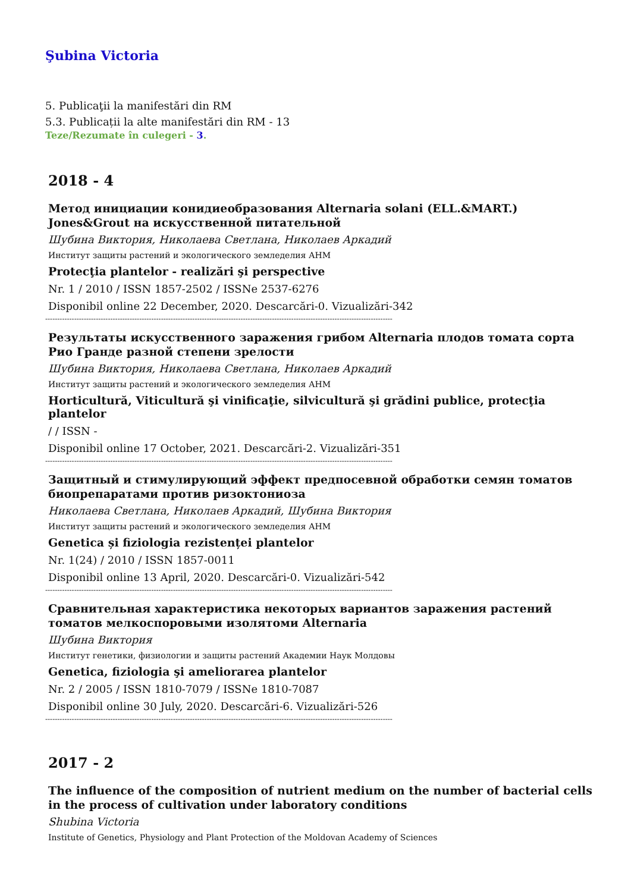Şubina Victoria
5. Publicaţii la manifestări din RM
5.3. Publicații la alte manifestări din RM - 13
Teze/Rezumate în culegeri - 3.
2018 - 4
Метод инициации конидиеобразования Alternaria solani (ELL.&MART.) Jones&Grout на искусственной питательной
Шубина Виктория, Николаева Светлана, Николаев Аркадий
Институт защиты растений и экологического земледелия АНМ
Protecţia plantelor - realizări şi perspective
Nr. 1 / 2010 / ISSN 1857-2502 / ISSNe 2537-6276
Disponibil online 22 December, 2020. Descarcări-0. Vizualizări-342
------------------------------------------------------------------------------------------------------------------------------------------------
Результаты искусственного заражения грибом Alternaria плодов томата сорта Рио Гранде разной степени зрелости
Шубина Виктория, Николаева Светлана, Николаев Аркадий
Институт защиты растений и экологического земледелия АНМ
Horticultură, Viticultură şi vinificaţie, silvicultură şi grădini publice, protecţia plantelor
/ / ISSN -
Disponibil online 17 October, 2021. Descarcări-2. Vizualizări-351
------------------------------------------------------------------------------------------------------------------------------------------------
Защитный и стимулирующий эффект предпосевной обработки семян томатов биопрепаратами против ризоктониоза
Николаева Светлана, Николаев Аркадий, Шубина Виктория
Институт защиты растений и экологического земледелия АНМ
Genetica și fiziologia rezistenței plantelor
Nr. 1(24) / 2010 / ISSN 1857-0011
Disponibil online 13 April, 2020. Descarcări-0. Vizualizări-542
------------------------------------------------------------------------------------------------------------------------------------------------
Сравнительная характеристика некоторых вариантов заражения растений томатов мелкоспоровыми изолятоми Alternaria
Шубина Виктория
Институт генетики, физиологии и защиты растений Академии Наук Молдовы
Genetica, fiziologia şi ameliorarea plantelor
Nr. 2 / 2005 / ISSN 1810-7079 / ISSNe 1810-7087
Disponibil online 30 July, 2020. Descarcări-6. Vizualizări-526
------------------------------------------------------------------------------------------------------------------------------------------------
2017 - 2
The influence of the composition of nutrient medium on the number of bacterial cells in the process of cultivation under laboratory conditions
Shubina Victoria
Institute of Genetics, Physiology and Plant Protection of the Moldovan Academy of Sciences